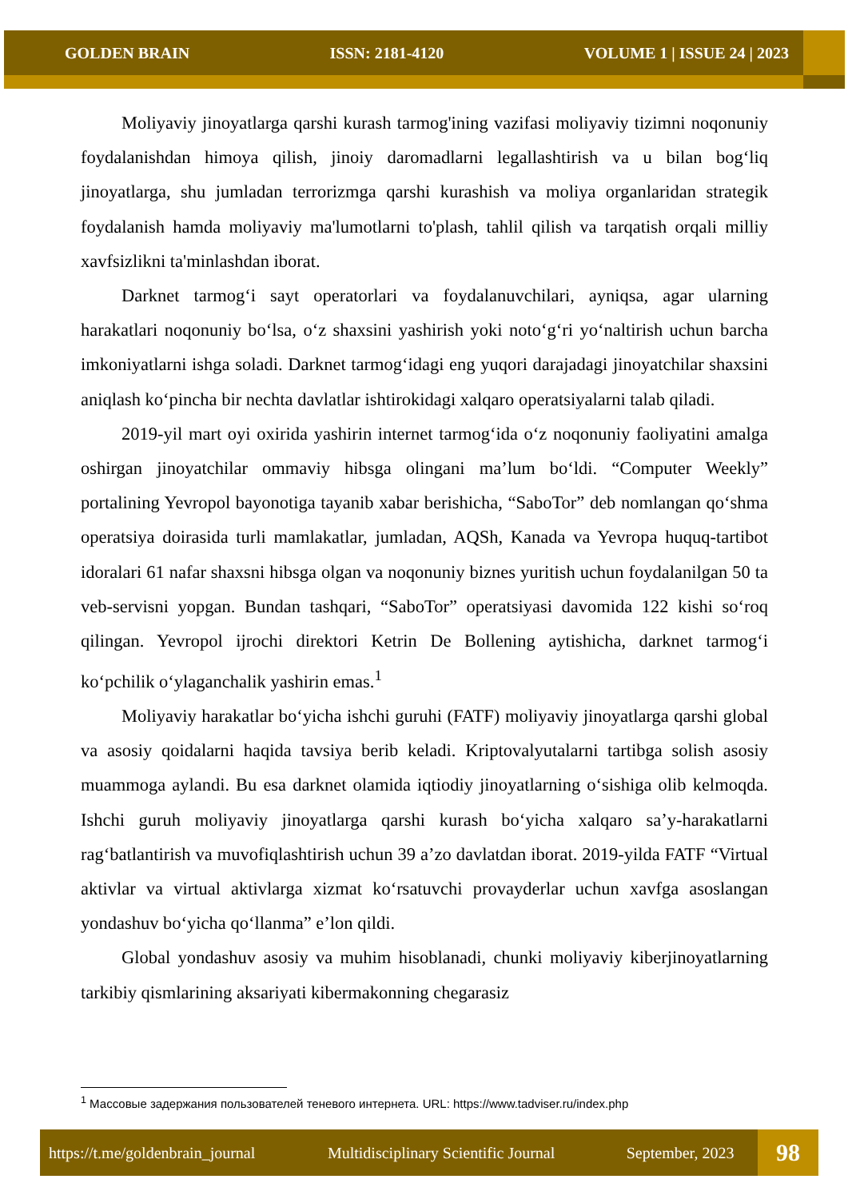GOLDEN BRAIN ISSN: 2181-4120 VOLUME 1 | ISSUE 24 | 2023
Moliyaviy jinoyatlarga qarshi kurash tarmog'ining vazifasi moliyaviy tizimni noqonuniy foydalanishdan himoya qilish, jinoiy daromadlarni legallashtirish va u bilan bog‘liq jinoyatlarga, shu jumladan terrorizmga qarshi kurashish va moliya organlaridan strategik foydalanish hamda moliyaviy ma'lumotlarni to'plash, tahlil qilish va tarqatish orqali milliy xavfsizlikni ta'minlashdan iborat.
Darknet tarmog‘i sayt operatorlari va foydalanuvchilari, ayniqsa, agar ularning harakatlari noqonuniy bo‘lsa, o‘z shaxsini yashirish yoki noto‘g‘ri yo‘naltirish uchun barcha imkoniyatlarni ishga soladi. Darknet tarmog‘idagi eng yuqori darajadagi jinoyatchilar shaxsini aniqlash ko‘pincha bir nechta davlatlar ishtirokidagi xalqaro operatsiyalarni talab qiladi.
2019-yil mart oyi oxirida yashirin internet tarmog‘ida o‘z noqonuniy faoliyatini amalga oshirgan jinoyatchilar ommaviy hibsga olingani ma’lum bo‘ldi. “Computer Weekly” portalining Yevropol bayonotiga tayanib xabar berishicha, “SaboTor” deb nomlangan qo‘shma operatsiya doirasida turli mamlakatlar, jumladan, AQSh, Kanada va Yevropa huquq-tartibot idoralari 61 nafar shaxsni hibsga olgan va noqonuniy biznes yuritish uchun foydalanilgan 50 ta veb-servisni yopgan. Bundan tashqari, “SaboTor” operatsiyasi davomida 122 kishi so‘roq qilingan. Yevropol ijrochi direktori Ketrin De Bollening aytishicha, darknet tarmog‘i ko‘pchilik o‘ylaganchalik yashirin emas.<sup>1</sup>
Moliyaviy harakatlar bo‘yicha ishchi guruhi (FATF) moliyaviy jinoyatlarga qarshi global va asosiy qoidalarni haqida tavsiya berib keladi. Kriptovalyutalarni tartibga solish asosiy muammoga aylandi. Bu esa darknet olamida iqtiodiy jinoyatlarning o‘sishiga olib kelmoqda. Ishchi guruh moliyaviy jinoyatlarga qarshi kurash bo‘yicha xalqaro sa’y-harakatlarni rag‘batlantirish va muvofiqlashtirish uchun 39 a’zo davlatdan iborat. 2019-yilda FATF “Virtual aktivlar va virtual aktivlarga xizmat ko‘rsatuvchi provayderlar uchun xavfga asoslangan yondashuv bo‘yicha qo‘llanma” e’lon qildi.
Global yondashuv asosiy va muhim hisoblanadi, chunki moliyaviy kiberjinoyatlarning tarkibiy qismlarining aksariyati kibermakonning chegarasiz
<sup>1</sup> Массовые задержания пользователей теневого интернета. URL: https://www.tadviser.ru/index.php
https://t.me/goldenbrain_journal Multidisciplinary Scientific Journal September, 2023 98